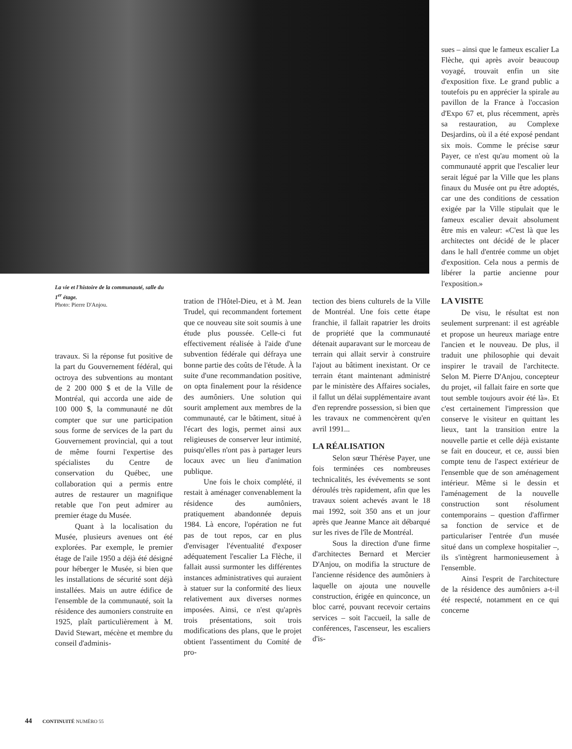La vie et l'histoire de la communauté, salle du 1<sup>er</sup> étage.
Photo: Pierre D'Anjou.
travaux. Si la réponse fut positive de la part du Gouvernement fédéral, qui octroya des subventions au montant de 2 200 000 $ et de la Ville de Montréal, qui accorda une aide de 100 000 $, la communauté ne dût compter que sur une participation sous forme de services de la part du Gouvernement provincial, qui a tout de même fourni l'expertise des spécialistes du Centre de conservation du Québec, une collaboration qui a permis entre autres de restaurer un magnifique retable que l'on peut admirer au premier étage du Musée.
Quant à la localisation du Musée, plusieurs avenues ont été explorées. Par exemple, le premier étage de l'aile 1950 a déjà été désigné pour héberger le Musée, si bien que les installations de sécurité sont déjà installées. Mais un autre édifice de l'ensemble de la communauté, soit la résidence des aumoniers construite en 1925, plaît particulièrement à M. David Stewart, mécène et membre du conseil d'adminis-
tration de l'Hôtel-Dieu, et à M. Jean Trudel, qui recommandent fortement que ce nouveau site soit soumis à une étude plus poussée. Celle-ci fut effectivement réalisée à l'aide d'une subvention fédérale qui défraya une bonne partie des coûts de l'étude. À la suite d'une recommandation positive, on opta finalement pour la résidence des aumôniers. Une solution qui sourit amplement aux membres de la communauté, car le bâtiment, situé à l'écart des logis, permet ainsi aux religieuses de conserver leur intimité, puisqu'elles n'ont pas à partager leurs locaux avec un lieu d'animation publique.
Une fois le choix complété, il restait à aménager convenablement la résidence des aumôniers, pratiquement abandonnée depuis 1984. Là encore, l'opération ne fut pas de tout repos, car en plus d'envisager l'éventualité d'exposer adéquatement l'escalier La Flèche, il fallait aussi surmonter les différentes instances administratives qui auraient à statuer sur la conformité des lieux relativement aux diverses normes imposées. Ainsi, ce n'est qu'après trois présentations, soit trois modifications des plans, que le projet obtient l'assentiment du Comité de pro-
tection des biens culturels de la Ville de Montréal. Une fois cette étape franchie, il fallait rapatrier les droits de propriété que la communauté détenait auparavant sur le morceau de terrain qui allait servir à construire l'ajout au bâtiment inexistant. Or ce terrain étant maintenant administré par le ministère des Affaires sociales, il fallut un délai supplémentaire avant d'en reprendre possession, si bien que les travaux ne commencèrent qu'en avril 1991...
LA RÉALISATION
Selon sœur Thérèse Payer, une fois terminées ces nombreuses technicalités, les évévements se sont déroulés très rapidement, afin que les travaux soient achevés avant le 18 mai 1992, soit 350 ans et un jour après que Jeanne Mance ait débarqué sur les rives de l'île de Montréal.
Sous la direction d'une firme d'architectes Bernard et Mercier D'Anjou, on modifia la structure de l'ancienne résidence des aumôniers à laquelle on ajouta une nouvelle construction, érigée en quinconce, un bloc carré, pouvant recevoir certains services – soit l'accueil, la salle de conférences, l'ascenseur, les escaliers d'is-
sues – ainsi que le fameux escalier La Flèche, qui après avoir beaucoup voyagé, trouvait enfin un site d'exposition fixe. Le grand public a toutefois pu en apprécier la spirale au pavillon de la France à l'occasion d'Expo 67 et, plus récemment, après sa restauration, au Complexe Desjardins, où il a été exposé pendant six mois. Comme le précise sœur Payer, ce n'est qu'au moment où la communauté apprit que l'escalier leur serait légué par la Ville que les plans finaux du Musée ont pu être adoptés, car une des conditions de cessation exigée par la Ville stipulait que le fameux escalier devait absolument être mis en valeur: «C'est là que les architectes ont décidé de le placer dans le hall d'entrée comme un objet d'exposition. Cela nous a permis de libérer la partie ancienne pour l'exposition.»
LA VISITE
De visu, le résultat est non seulement surprenant: il est agréable et propose un heureux mariage entre l'ancien et le nouveau. De plus, il traduit une philosophie qui devait inspirer le travail de l'architecte. Selon M. Pierre D'Anjou, concepteur du projet, «il fallait faire en sorte que tout semble toujours avoir été là». Et c'est certainement l'impression que conserve le visiteur en quittant les lieux, tant la transition entre la nouvelle partie et celle déjà existante se fait en douceur, et ce, aussi bien compte tenu de l'aspect extérieur de l'ensemble que de son aménagement intérieur. Même si le dessin et l'aménagement de la nouvelle construction sont résolument contemporains – question d'affirmer sa fonction de service et de particulariser l'entrée d'un musée situé dans un complexe hospitalier –, ils s'intègrent harmonieusement à l'ensemble.
Ainsi l'esprit de l'architecture de la résidence des aumôniers a-t-il été respecté, notamment en ce qui concerne
44 CONTINUITÉ NUMÉRO 55